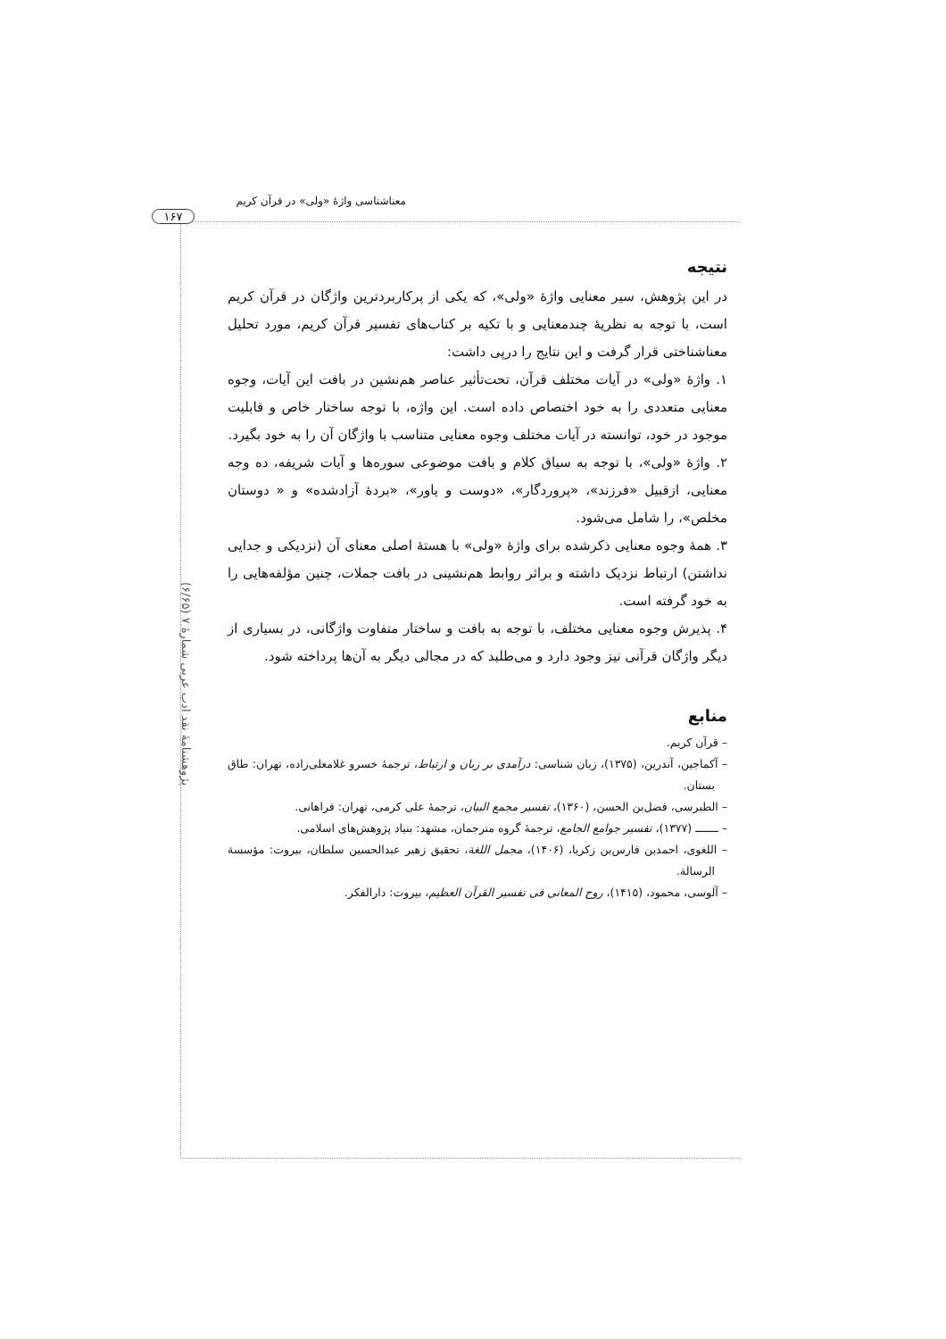معناشناسی واژهٔ «ولی» در قرآن کریم
۱۶۷
پژوهشنامهٔ نقد ادب عربی شمارهٔ ۷ (۶/۶۵)
نتیجه
در این پژوهش، سیر معنایی واژهٔ «ولی»، که یکی از پرکاربردترین واژگان در قرآن کریم است، با توجه به نظریهٔ چندمعنایی و با تکیه بر کتاب‌های تفسیر قرآن کریم، مورد تحلیل معناشناختی قرار گرفت و این نتایج را درپی داشت:
۱. واژهٔ «ولی» در آیات مختلف قرآن، تحت‌تأثیر عناصر هم‌نشین در بافت این آیات، وجوه معنایی متعددی را به خود اختصاص داده است. این واژه، با توجه ساختار خاص و قابلیت موجود در خود، توانسته در آیات مختلف وجوه معنایی متناسب با واژگان آن را به خود بگیرد.
۲. واژهٔ «ولی»، با توجه به سیاق کلام و بافت موضوعی سوره‌ها و آیات شریفه، ده وجه معنایی، ازقبیل «فرزند»، «پروردگار»، «دوست و یاور»، «بردهٔ آزادشده» و « دوستان مخلص»، را شامل می‌شود.
۳. همهٔ وجوه معنایی ذکرشده برای واژهٔ «ولی» با هستهٔ اصلی معنای آن (نزدیکی و جدایی نداشتن) ارتباط نزدیک داشته و براثر روابط هم‌نشینی در بافت جملات، چنین مؤلفه‌هایی را به خود گرفته است.
۴. پذیرش وجوه معنایی مختلف، با توجه به بافت و ساختار متفاوت واژگانی، در بسیاری از دیگر واژگان قرآنی نیز وجود دارد و می‌طلبد که در مجالی دیگر به آن‌ها پرداخته شود.
منابع
– قرآن کریم.
– آکماجین، آندرین، (۱۳۷۵)، زبان شناسی: درآمدی بر زبان و ارتباط، ترجمهٔ خسرو غلامعلی‌زاده، تهران: طاق بستان.
– الطبرسی، فضل‌بن الحسن، (۱۳۶۰)، تفسیر مجمع البیان، ترجمهٔ علی کرمی، تهران: فراهانی.
– ـــــــ (۱۳۷۷)، تفسیر جوامع الجامع، ترجمهٔ گروه مترجمان، مشهد: بنیاد پژوهش‌های اسلامی.
– اللغوی، احمدبن فارس‌بن زکریا، (۱۴۰۶)، مجمل اللغة، تحقیق زهیر عبدالحسین سلطان، بیروت: مؤسسة الرسالة.
– آلوسی، محمود، (۱۴۱۵)، روح المعانی فی تفسیر القرآن العظیم، بیروت: دارالفکر.